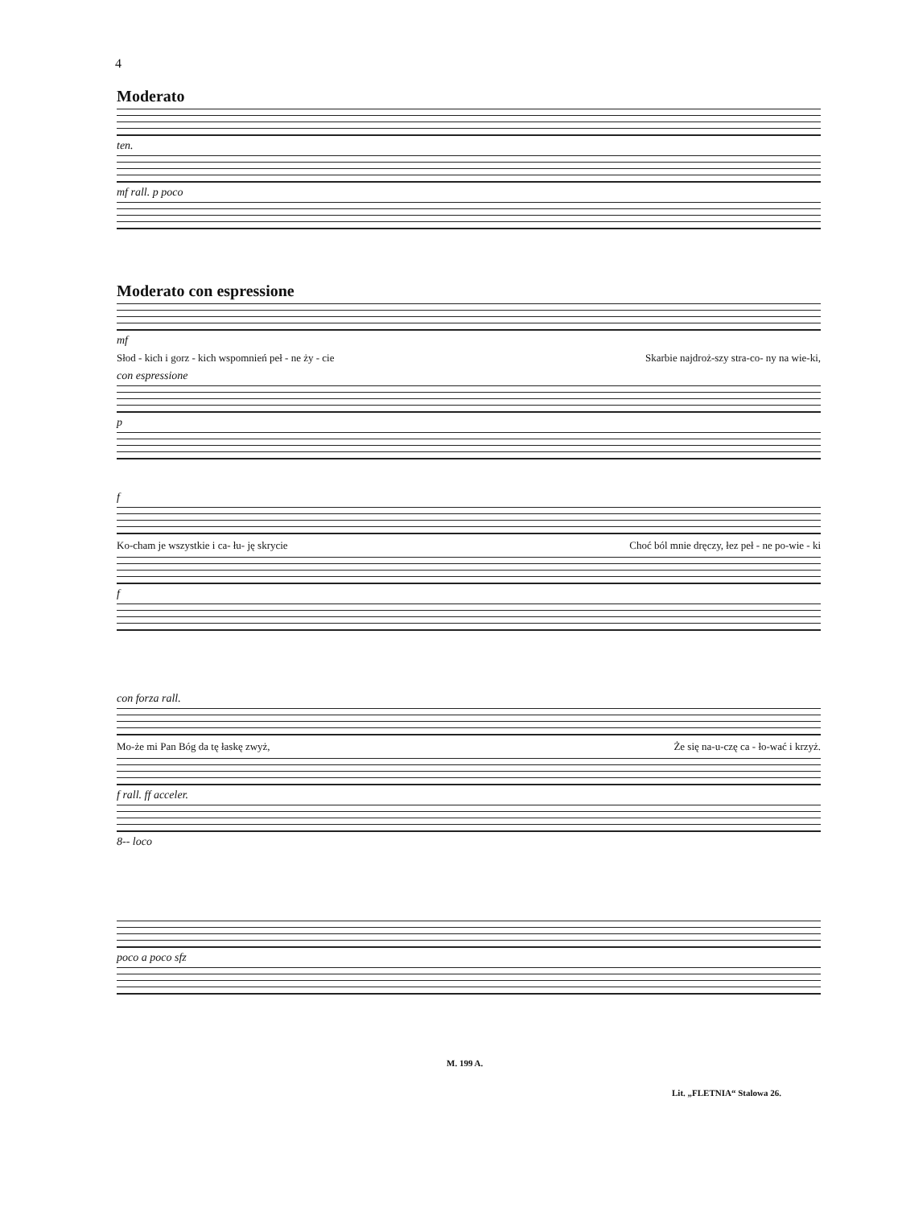4
Moderato
ten.
mf rall. p poco
Moderato con espressione
mf
Słod - kich i gorz - kich wspomnień peł - ne ży - cie Skarbie najdroż-szy stra-co- ny na wie-ki,
con espressione
p
f
Ko-cham je wszystkie i ca- łu- ję skrycie Choć ból mnie dręczy, łez peł - ne po-wie - ki
f
con forza rall.
Mo-że mi Pan Bóg da tę łaskę zwyż, Że się na-u-czę ca - ło-wać i krzyż.
f rall. ff acceler.
8-- loco
poco a poco sfz
M. 199 A.
Lit. „FLETNIA“ Stalowa 26.